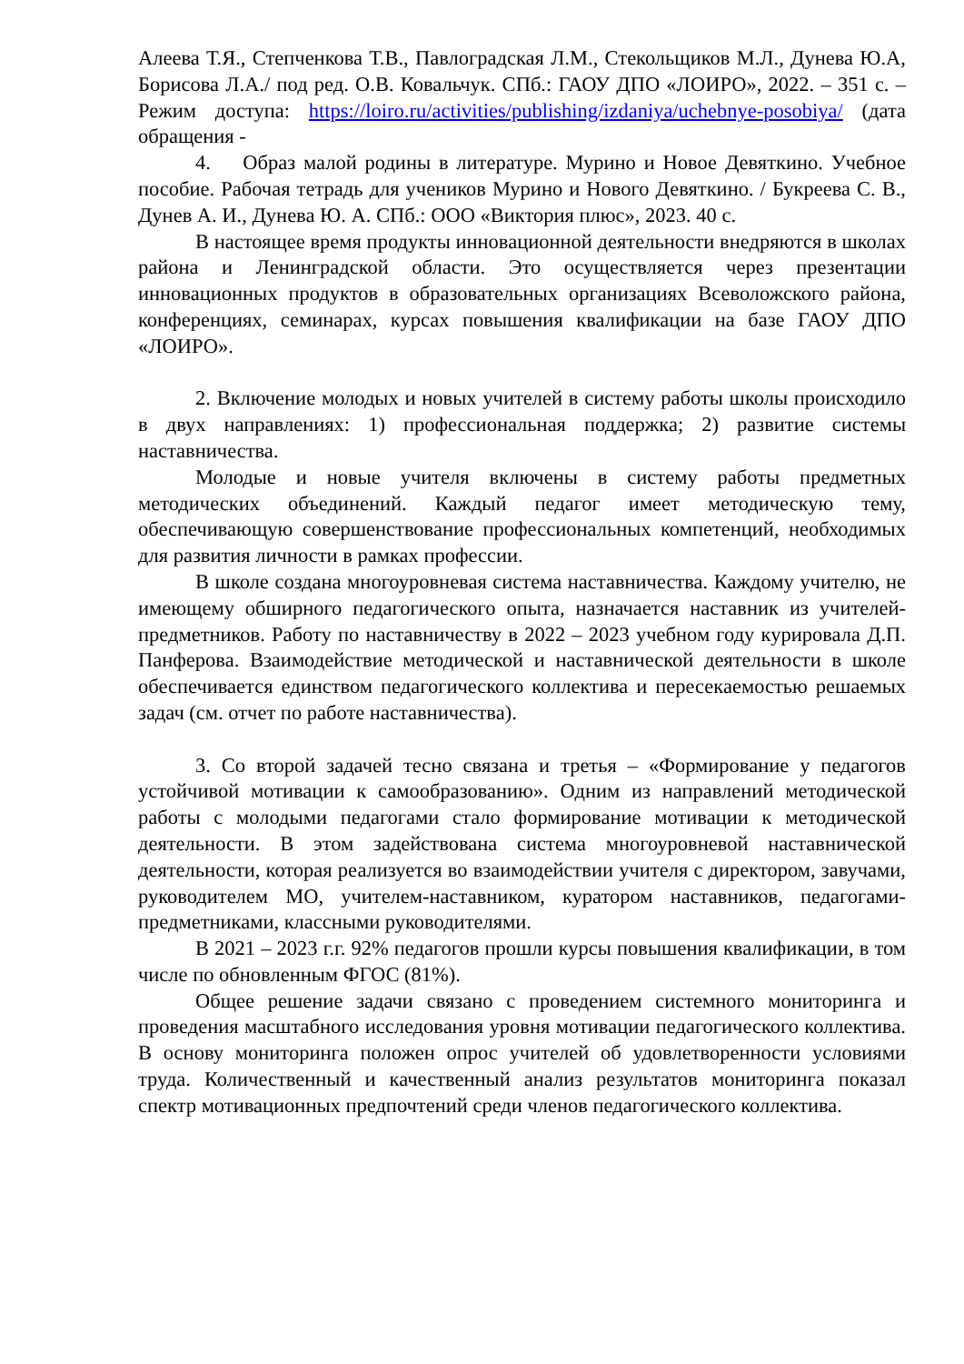Алеева Т.Я., Степченкова Т.В., Павлоградская Л.М., Стекольщиков М.Л., Дунева Ю.А, Борисова Л.А./ под ред. О.В. Ковальчук. СПб.: ГАОУ ДПО «ЛОИРО», 2022. – 351 с. – Режим доступа: https://loiro.ru/activities/publishing/izdaniya/uchebnye-posobiya/ (дата обращения -
4. Образ малой родины в литературе. Мурино и Новое Девяткино. Учебное пособие. Рабочая тетрадь для учеников Мурино и Нового Девяткино. / Букреева С. В., Дунев А. И., Дунева Ю. А. СПб.: ООО «Виктория плюс», 2023. 40 с.
В настоящее время продукты инновационной деятельности внедряются в школах района и Ленинградской области. Это осуществляется через презентации инновационных продуктов в образовательных организациях Всеволожского района, конференциях, семинарах, курсах повышения квалификации на базе ГАОУ ДПО «ЛОИРО».
2. Включение молодых и новых учителей в систему работы школы происходило в двух направлениях: 1) профессиональная поддержка; 2) развитие системы наставничества.
Молодые и новые учителя включены в систему работы предметных методических объединений. Каждый педагог имеет методическую тему, обеспечивающую совершенствование профессиональных компетенций, необходимых для развития личности в рамках профессии.
В школе создана многоуровневая система наставничества. Каждому учителю, не имеющему обширного педагогического опыта, назначается наставник из учителей-предметников. Работу по наставничеству в 2022 – 2023 учебном году курировала Д.П. Панферова. Взаимодействие методической и наставнической деятельности в школе обеспечивается единством педагогического коллектива и пересекаемостью решаемых задач (см. отчет по работе наставничества).
3. Со второй задачей тесно связана и третья – «Формирование у педагогов устойчивой мотивации к самообразованию». Одним из направлений методической работы с молодыми педагогами стало формирование мотивации к методической деятельности. В этом задействована система многоуровневой наставнической деятельности, которая реализуется во взаимодействии учителя с директором, завучами, руководителем МО, учителем-наставником, куратором наставников, педагогами-предметниками, классными руководителями.
В 2021 – 2023 г.г. 92% педагогов прошли курсы повышения квалификации, в том числе по обновленным ФГОС (81%).
Общее решение задачи связано с проведением системного мониторинга и проведения масштабного исследования уровня мотивации педагогического коллектива. В основу мониторинга положен опрос учителей об удовлетворенности условиями труда. Количественный и качественный анализ результатов мониторинга показал спектр мотивационных предпочтений среди членов педагогического коллектива.